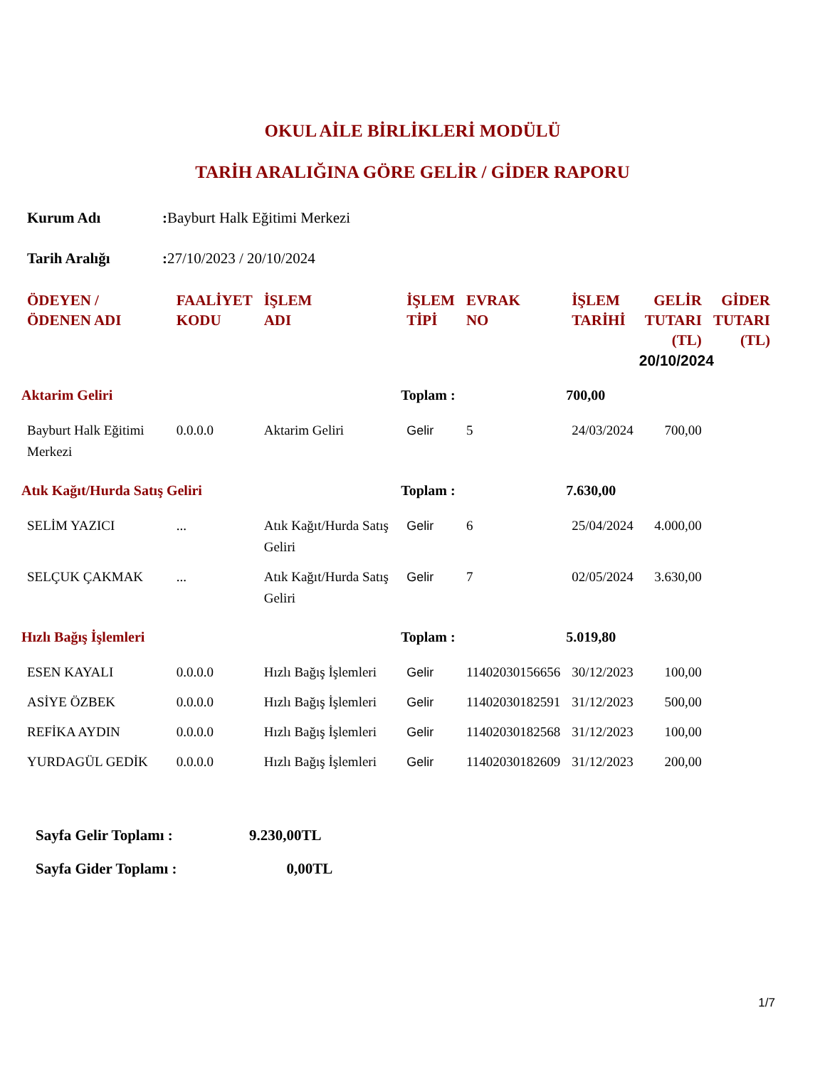OKUL AİLE BİRLİKLERİ MODÜLÜ
TARİH ARALIĞINA GÖRE GELİR / GİDER RAPORU
Kurum Adı: Bayburt Halk Eğitimi Merkezi
Tarih Aralığı: 27/10/2023 / 20/10/2024
| ÖDEYEN / ÖDENEN ADI | FAALİYET KODU | İŞLEM ADI | İŞLEM TİPİ | EVRAK NO | İŞLEM TARİHİ | GELİR TUTARI (TL) | GİDER TUTARI (TL) |
| --- | --- | --- | --- | --- | --- | --- | --- |
| | | | | | | 20/10/2024 | |
| Aktarim Geliri | | | Toplam : | | 700,00 | | |
| Bayburt Halk Eğitimi Merkezi | 0.0.0.0 | Aktarim Geliri | Gelir | 5 | 24/03/2024 | 700,00 | |
| Atık Kağıt/Hurda Satış Geliri | | | Toplam : | | 7.630,00 | | |
| SELİM YAZICI | ... | Atık Kağıt/Hurda Satış Geliri | Gelir | 6 | 25/04/2024 | 4.000,00 | |
| SELÇUK ÇAKMAK | ... | Atık Kağıt/Hurda Satış Geliri | Gelir | 7 | 02/05/2024 | 3.630,00 | |
| Hızlı Bağış İşlemleri | | | Toplam : | | 5.019,80 | | |
| ESEN KAYALI | 0.0.0.0 | Hızlı Bağış İşlemleri | Gelir | 11402030156656 | 30/12/2023 | 100,00 | |
| ASİYE ÖZBEK | 0.0.0.0 | Hızlı Bağış İşlemleri | Gelir | 11402030182591 | 31/12/2023 | 500,00 | |
| REFİKA AYDIN | 0.0.0.0 | Hızlı Bağış İşlemleri | Gelir | 11402030182568 | 31/12/2023 | 100,00 | |
| YURDAGÜL GEDİK | 0.0.0.0 | Hızlı Bağış İşlemleri | Gelir | 11402030182609 | 31/12/2023 | 200,00 | |
Sayfa Gelir Toplamı : 9.230,00TL
Sayfa Gider Toplamı : 0,00TL
1/7